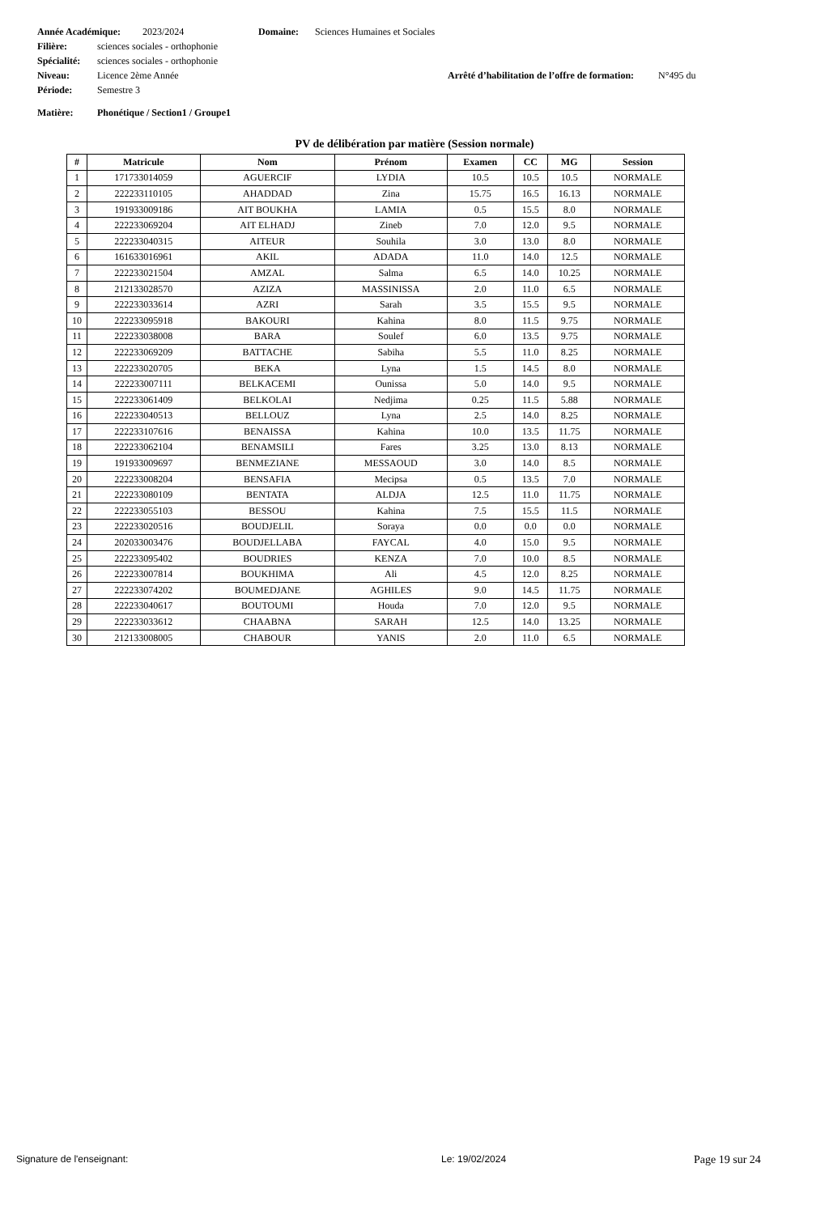Année Académique: 2023/2024 Domaine: Sciences Humaines et Sociales
Filière: sciences sociales - orthophonie
Spécialité: sciences sociales - orthophonie
Niveau: Licence 2ème Année Arrêté d’habilitation de l’offre de formation: N°495 du
Période: Semestre 3
Matière: Phonétique / Section1 / Groupe1
PV de délibération par matière (Session normale)
| # | Matricule | Nom | Prénom | Examen | CC | MG | Session |
| --- | --- | --- | --- | --- | --- | --- | --- |
| 1 | 171733014059 | AGUERCIF | LYDIA | 10.5 | 10.5 | 10.5 | NORMALE |
| 2 | 222233110105 | AHADDAD | Zina | 15.75 | 16.5 | 16.13 | NORMALE |
| 3 | 191933009186 | AIT BOUKHA | LAMIA | 0.5 | 15.5 | 8.0 | NORMALE |
| 4 | 222233069204 | AIT ELHADJ | Zineb | 7.0 | 12.0 | 9.5 | NORMALE |
| 5 | 222233040315 | AITEUR | Souhila | 3.0 | 13.0 | 8.0 | NORMALE |
| 6 | 161633016961 | AKIL | ADADA | 11.0 | 14.0 | 12.5 | NORMALE |
| 7 | 222233021504 | AMZAL | Salma | 6.5 | 14.0 | 10.25 | NORMALE |
| 8 | 212133028570 | AZIZA | MASSINISSA | 2.0 | 11.0 | 6.5 | NORMALE |
| 9 | 222233033614 | AZRI | Sarah | 3.5 | 15.5 | 9.5 | NORMALE |
| 10 | 222233095918 | BAKOURI | Kahina | 8.0 | 11.5 | 9.75 | NORMALE |
| 11 | 222233038008 | BARA | Soulef | 6.0 | 13.5 | 9.75 | NORMALE |
| 12 | 222233069209 | BATTACHE | Sabiha | 5.5 | 11.0 | 8.25 | NORMALE |
| 13 | 222233020705 | BEKA | Lyna | 1.5 | 14.5 | 8.0 | NORMALE |
| 14 | 222233007111 | BELKACEMI | Ounissa | 5.0 | 14.0 | 9.5 | NORMALE |
| 15 | 222233061409 | BELKOLAI | Nedjima | 0.25 | 11.5 | 5.88 | NORMALE |
| 16 | 222233040513 | BELLOUZ | Lyna | 2.5 | 14.0 | 8.25 | NORMALE |
| 17 | 222233107616 | BENAISSA | Kahina | 10.0 | 13.5 | 11.75 | NORMALE |
| 18 | 222233062104 | BENAMSILI | Fares | 3.25 | 13.0 | 8.13 | NORMALE |
| 19 | 191933009697 | BENMEZIANE | MESSAOUD | 3.0 | 14.0 | 8.5 | NORMALE |
| 20 | 222233008204 | BENSAFIA | Mecipsa | 0.5 | 13.5 | 7.0 | NORMALE |
| 21 | 222233080109 | BENTATA | ALDJA | 12.5 | 11.0 | 11.75 | NORMALE |
| 22 | 222233055103 | BESSOU | Kahina | 7.5 | 15.5 | 11.5 | NORMALE |
| 23 | 222233020516 | BOUDJELIL | Soraya | 0.0 | 0.0 | 0.0 | NORMALE |
| 24 | 202033003476 | BOUDJELLABA | FAYCAL | 4.0 | 15.0 | 9.5 | NORMALE |
| 25 | 222233095402 | BOUDRIES | KENZA | 7.0 | 10.0 | 8.5 | NORMALE |
| 26 | 222233007814 | BOUKHIMA | Ali | 4.5 | 12.0 | 8.25 | NORMALE |
| 27 | 222233074202 | BOUMEDJANE | AGHILES | 9.0 | 14.5 | 11.75 | NORMALE |
| 28 | 222233040617 | BOUTOUMI | Houda | 7.0 | 12.0 | 9.5 | NORMALE |
| 29 | 222233033612 | CHAABNA | SARAH | 12.5 | 14.0 | 13.25 | NORMALE |
| 30 | 212133008005 | CHABOUR | YANIS | 2.0 | 11.0 | 6.5 | NORMALE |
Signature de l'enseignant: Le: 19/02/2024 Page 19 sur 24